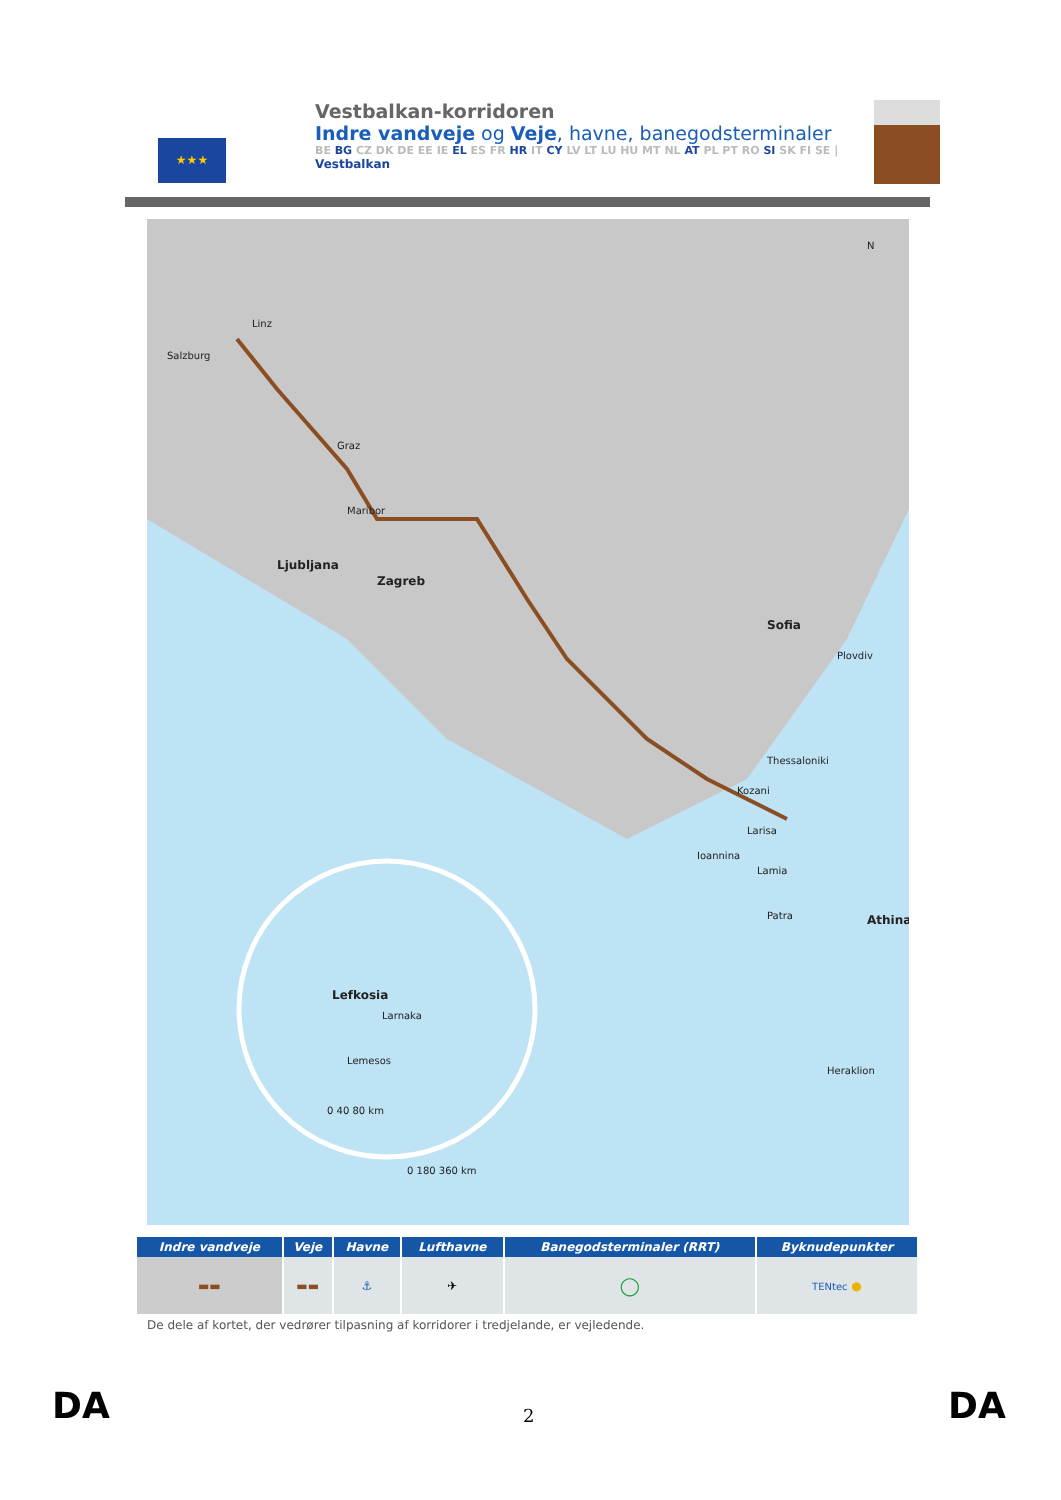★★★
Vestbalkan-korridoren
Indre vandveje og Veje, havne, banegodsterminaler
BE BG CZ DK DE EE IE EL ES FR HR IT CY LV LT LU HU MT NL AT PL PT RO SI SK FI SE |
Vestbalkan
Salzburg
Linz
Graz
Maribor
Ljubljana
Zagreb
Sofia
Plovdiv
Thessaloniki
Kozani
Ioannina
Larisa
Lamia
Patra
Athina
Heraklion
Lefkosia
Larnaka
Lemesos
0 40 80 km
0 180 360 km
N
| Indre vandveje | Veje | Havne | Lufthavne | Banegodsterminaler (RRT) | Byknudepunkter |
| --- | --- | --- | --- | --- | --- |
| ▬▬ | ▬▬ | ⚓ | ✈ | ◯ | TENtec ● |
De dele af kortet, der vedrører tilpasning af korridorer i tredjelande, er vejledende.
DA 2 DA